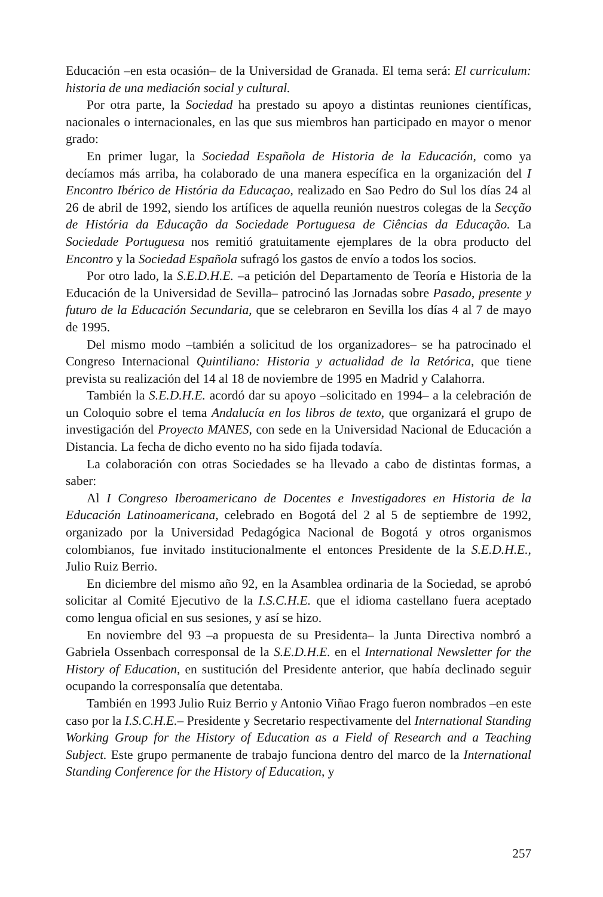Educación –en esta ocasión– de la Universidad de Granada. El tema será: El curriculum: historia de una mediación social y cultural.
Por otra parte, la Sociedad ha prestado su apoyo a distintas reuniones científicas, nacionales o internacionales, en las que sus miembros han participado en mayor o menor grado:
En primer lugar, la Sociedad Española de Historia de la Educación, como ya decíamos más arriba, ha colaborado de una manera específica en la organización del I Encontro Ibérico de História da Educaçao, realizado en Sao Pedro do Sul los días 24 al 26 de abril de 1992, siendo los artífices de aquella reunión nuestros colegas de la Secção de História da Educação da Sociedade Portuguesa de Ciências da Educação. La Sociedade Portuguesa nos remitió gratuitamente ejemplares de la obra producto del Encontro y la Sociedad Española sufragó los gastos de envío a todos los socios.
Por otro lado, la S.E.D.H.E. –a petición del Departamento de Teoría e Historia de la Educación de la Universidad de Sevilla– patrocinó las Jornadas sobre Pasado, presente y futuro de la Educación Secundaria, que se celebraron en Sevilla los días 4 al 7 de mayo de 1995.
Del mismo modo –también a solicitud de los organizadores– se ha patrocinado el Congreso Internacional Quintiliano: Historia y actualidad de la Retórica, que tiene prevista su realización del 14 al 18 de noviembre de 1995 en Madrid y Calahorra.
También la S.E.D.H.E. acordó dar su apoyo –solicitado en 1994– a la celebración de un Coloquio sobre el tema Andalucía en los libros de texto, que organizará el grupo de investigación del Proyecto MANES, con sede en la Universidad Nacional de Educación a Distancia. La fecha de dicho evento no ha sido fijada todavía.
La colaboración con otras Sociedades se ha llevado a cabo de distintas formas, a saber:
Al I Congreso Iberoamericano de Docentes e Investigadores en Historia de la Educación Latinoamericana, celebrado en Bogotá del 2 al 5 de septiembre de 1992, organizado por la Universidad Pedagógica Nacional de Bogotá y otros organismos colombianos, fue invitado institucionalmente el entonces Presidente de la S.E.D.H.E., Julio Ruiz Berrio.
En diciembre del mismo año 92, en la Asamblea ordinaria de la Sociedad, se aprobó solicitar al Comité Ejecutivo de la I.S.C.H.E. que el idioma castellano fuera aceptado como lengua oficial en sus sesiones, y así se hizo.
En noviembre del 93 –a propuesta de su Presidenta– la Junta Directiva nombró a Gabriela Ossenbach corresponsal de la S.E.D.H.E. en el International Newsletter for the History of Education, en sustitución del Presidente anterior, que había declinado seguir ocupando la corresponsalía que detentaba.
También en 1993 Julio Ruiz Berrio y Antonio Viñao Frago fueron nombrados –en este caso por la I.S.C.H.E.– Presidente y Secretario respectivamente del International Standing Working Group for the History of Education as a Field of Research and a Teaching Subject. Este grupo permanente de trabajo funciona dentro del marco de la International Standing Conference for the History of Education, y
257